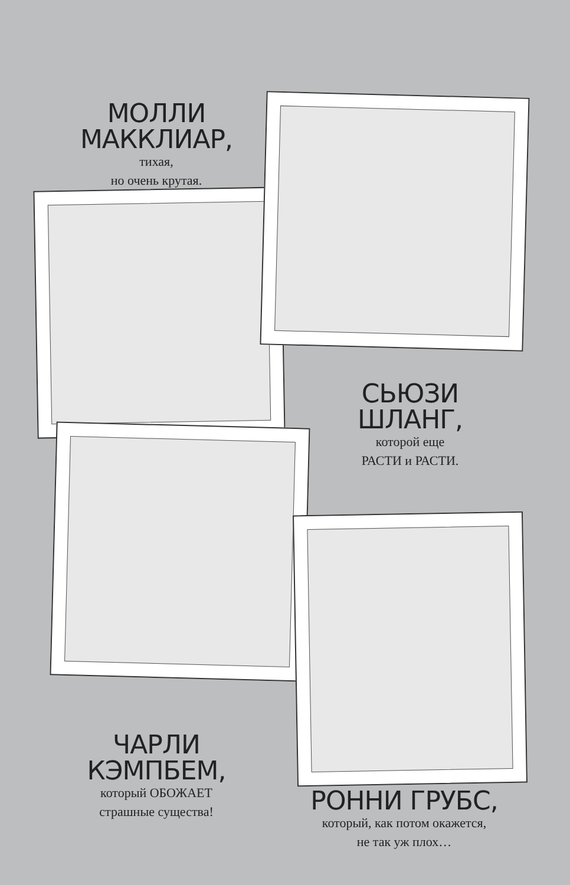МОЛЛИ МАККЛИАР,
тихая,
но очень крутая.
СЬЮЗИ ШЛАНГ,
которой еще
РАСТИ и РАСТИ.
ЧАРЛИ КЭМПБЕМ,
который ОБОЖАЕТ
страшные существа!
РОННИ ГРУБС,
который, как потом окажется,
не так уж плох…